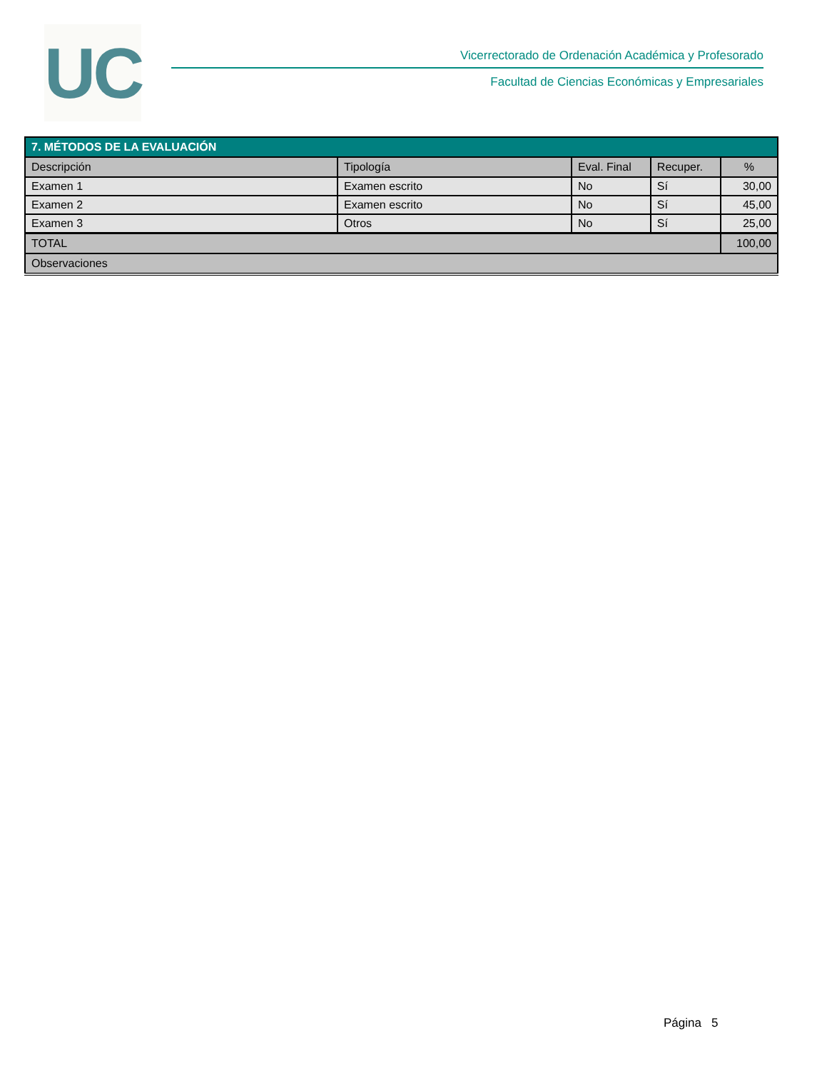UC
Vicerrectorado de Ordenación Académica y Profesorado
Facultad de Ciencias Económicas y Empresariales
| 7. MÉTODOS DE LA EVALUACIÓN | | | | |
| Descripción | Tipología | Eval. Final | Recuper. | % |
| Examen 1 | Examen escrito | No | Sí | 30,00 |
| Examen 2 | Examen escrito | No | Sí | 45,00 |
| Examen 3 | Otros | No | Sí | 25,00 |
| TOTAL | | | | 100,00 |
| Observaciones | | | | |
Página 5